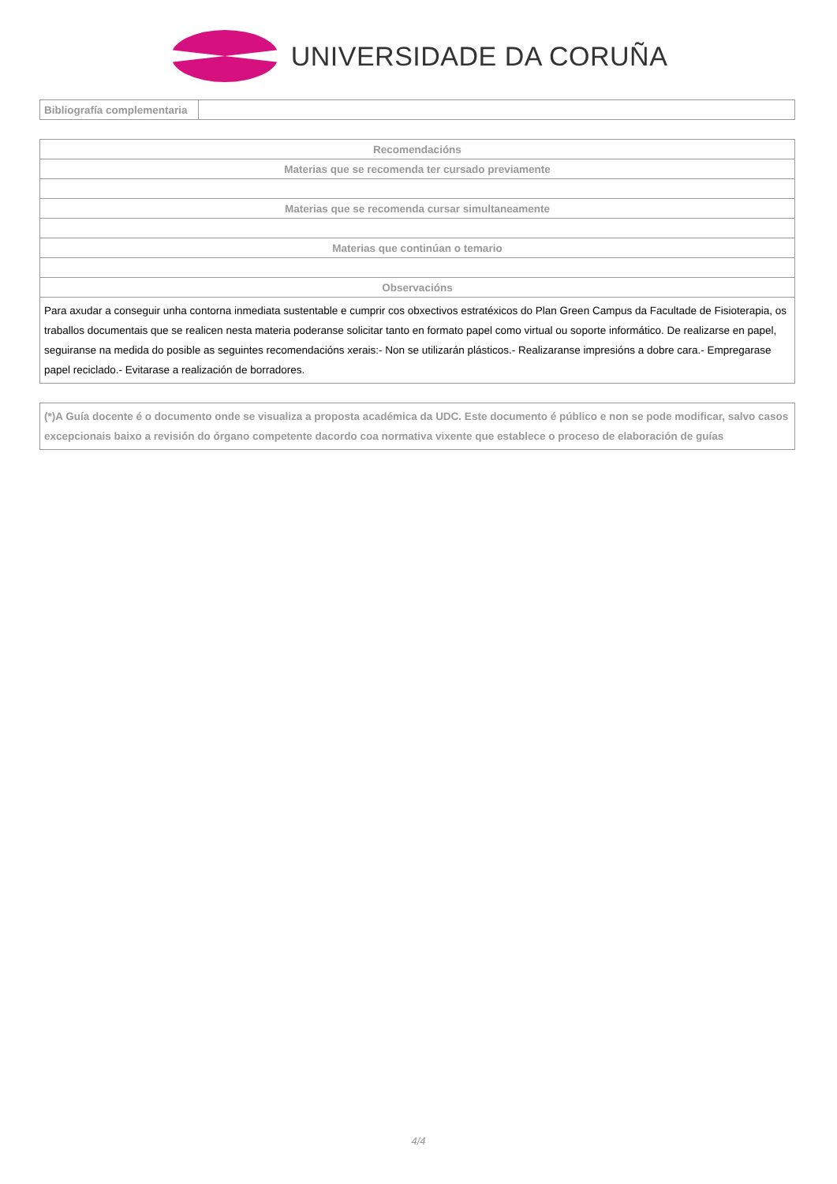UNIVERSIDADE DA CORUÑA
| Bibliografía complementaria | |
| Recomendacións |
| Materias que se recomenda ter cursado previamente |
| Materias que se recomenda cursar simultaneamente |
| Materias que continúan o temario |
| Observacións |
| Para axudar a conseguir unha contorna inmediata sustentable e cumprir cos obxectivos estratéxicos do Plan Green Campus da Facultade de Fisioterapia, os traballos documentais que se realicen nesta materia poderanse solicitar tanto en formato papel como virtual ou soporte informático. De realizarse en papel, seguiranse na medida do posible as seguintes recomendacións xerais:- Non se utilizarán plásticos.- Realizaranse impresións a dobre cara.- Empregarase papel reciclado.- Evitarase a realización de borradores. |
| (*)A Guía docente é o documento onde se visualiza a proposta académica da UDC. Este documento é público e non se pode modificar, salvo casos excepcionais baixo a revisión do órgano competente dacordo coa normativa vixente que establece o proceso de elaboración de guías |
4/4